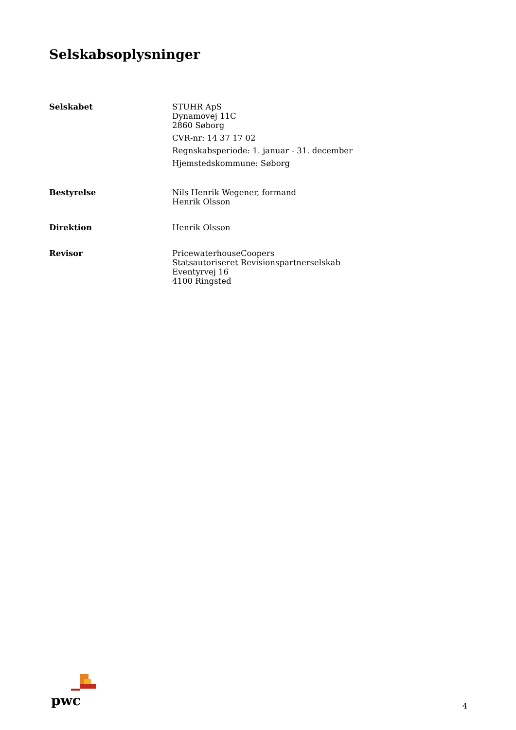Selskabsoplysninger
Selskabet STUHR ApS
Dynamovej 11C
2860 Søborg
CVR-nr: 14 37 17 02
Regnskabsperiode: 1. januar - 31. december
Hjemstedskommune: Søborg
Bestyrelse Nils Henrik Wegener, formand
Henrik Olsson
Direktion Henrik Olsson
Revisor PricewaterhouseCoopers
Statsautoriseret Revisionspartnerselskab
Eventyrvej 16
4100 Ringsted
pwc
4